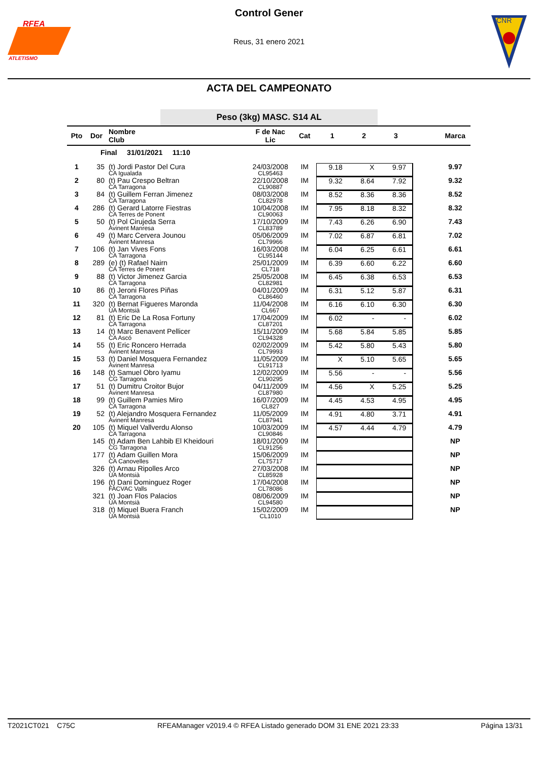RFEA
ATLETISMO
CNR
Control Gener
Reus, 31 enero 2021
ACTA DEL CAMPEONATO
Peso (3kg) MASC. S14 AL
| Pto | Dor | Nombre Club | F de Nac Lic | Cat | 1 2 3 | Marca |
| --- | --- | --- | --- | --- | --- | --- |
| | Final 31/01/2021 11:10 | | | | | |
| 1 | 35 | (t) Jordi Pastor Del Cura CA Igualada | 24/03/2008 CL95463 | IM | 9.18 X 9.97 | 9.97 |
| 2 | 80 | (t) Pau Crespo Beltran CA Tarragona | 22/10/2008 CL90887 | IM | 9.32 8.64 7.92 | 9.32 |
| 3 | 84 | (t) Guillem Ferran Jimenez CA Tarragona | 08/03/2008 CL82978 | IM | 8.52 8.36 8.36 | 8.52 |
| 4 | 286 | (t) Gerard Latorre Fiestras CA Terres de Ponent | 10/04/2008 CL90063 | IM | 7.95 8.18 8.32 | 8.32 |
| 5 | 50 | (t) Pol Cirujeda Serra Avinent Manresa | 17/10/2009 CL83789 | IM | 7.43 6.26 6.90 | 7.43 |
| 6 | 49 | (t) Marc Cervera Jounou Avinent Manresa | 05/06/2009 CL79966 | IM | 7.02 6.87 6.81 | 7.02 |
| 7 | 106 | (t) Jan Vives Fons CA Tarragona | 16/03/2008 CL95144 | IM | 6.04 6.25 6.61 | 6.61 |
| 8 | 289 | (e) (t) Rafael Nairn CA Terres de Ponent | 25/01/2009 CL718 | IM | 6.39 6.60 6.22 | 6.60 |
| 9 | 88 | (t) Victor Jimenez Garcia CA Tarragona | 25/05/2008 CL82981 | IM | 6.45 6.38 6.53 | 6.53 |
| 10 | 86 | (t) Jeroni Flores Piñas CA Tarragona | 04/01/2009 CL86460 | IM | 6.31 5.12 5.87 | 6.31 |
| 11 | 320 | (t) Bernat Figueres Maronda UA Montsià | 11/04/2008 CL667 | IM | 6.16 6.10 6.30 | 6.30 |
| 12 | 81 | (t) Eric De La Rosa Fortuny CA Tarragona | 17/04/2009 CL87201 | IM | 6.02 - - | 6.02 |
| 13 | 14 | (t) Marc Benavent Pellicer CA Ascó | 15/11/2009 CL94328 | IM | 5.68 5.84 5.85 | 5.85 |
| 14 | 55 | (t) Eric Roncero Herrada Avinent Manresa | 02/02/2009 CL79993 | IM | 5.42 5.80 5.43 | 5.80 |
| 15 | 53 | (t) Daniel Mosquera Fernandez Avinent Manresa | 11/05/2009 CL91713 | IM | X 5.10 5.65 | 5.65 |
| 16 | 148 | (t) Samuel Obro Iyamu CG Tarragona | 12/02/2009 CL90295 | IM | 5.56 - - | 5.56 |
| 17 | 51 | (t) Dumitru Croitor Bujor Avinent Manresa | 04/11/2009 CL87980 | IM | 4.56 X 5.25 | 5.25 |
| 18 | 99 | (t) Guillem Pamies Miro CA Tarragona | 16/07/2009 CL827 | IM | 4.45 4.53 4.95 | 4.95 |
| 19 | 52 | (t) Alejandro Mosquera Fernandez Avinent Manresa | 11/05/2009 CL87941 | IM | 4.91 4.80 3.71 | 4.91 |
| 20 | 105 | (t) Miquel Vallverdu Alonso CA Tarragona | 10/03/2009 CL90846 | IM | 4.57 4.44 4.79 | 4.79 |
| | 145 | (t) Adam Ben Lahbib El Kheidouri CG Tarragona | 18/01/2009 CL91256 | IM | | NP |
| | 177 | (t) Adam Guillen Mora CA Canovelles | 15/06/2009 CL75717 | IM | | NP |
| | 326 | (t) Arnau Ripolles Arco UA Montsià | 27/03/2008 CL85928 | IM | | NP |
| | 196 | (t) Dani Dominguez Roger FACVAC Valls | 17/04/2008 CL78086 | IM | | NP |
| | 321 | (t) Joan Flos Palacios UA Montsià | 08/06/2009 CL94580 | IM | | NP |
| | 318 | (t) Miquel Buera Franch UA Montsià | 15/02/2009 CL1010 | IM | | NP |
T2021CT021 C75C RFEAManager v2019.4 © RFEA Listado generado DOM 31 ENE 2021 23:33 Página 13/31